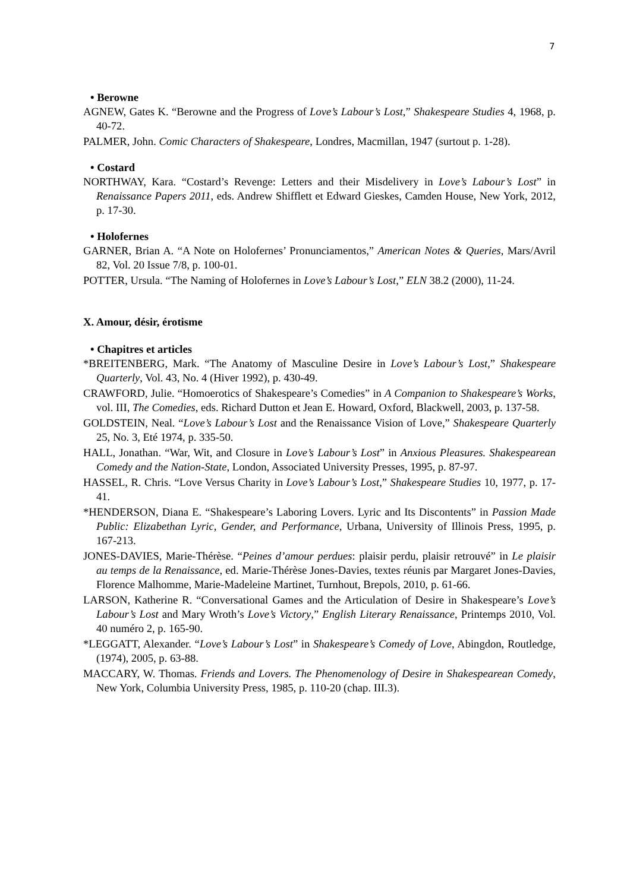7
• Berowne
AGNEW, Gates K. “Berowne and the Progress of Love’s Labour’s Lost,” Shakespeare Studies 4, 1968, p. 40-72.
PALMER, John. Comic Characters of Shakespeare, Londres, Macmillan, 1947 (surtout p. 1-28).
• Costard
NORTHWAY, Kara. “Costard’s Revenge: Letters and their Misdelivery in Love’s Labour’s Lost” in Renaissance Papers 2011, eds. Andrew Shifflett et Edward Gieskes, Camden House, New York, 2012, p. 17-30.
• Holofernes
GARNER, Brian A. “A Note on Holofernes’ Pronunciamentos,” American Notes & Queries, Mars/Avril 82, Vol. 20 Issue 7/8, p. 100-01.
POTTER, Ursula. “The Naming of Holofernes in Love’s Labour’s Lost,” ELN 38.2 (2000), 11-24.
X. Amour, désir, érotisme
• Chapitres et articles
*BREITENBERG, Mark. “The Anatomy of Masculine Desire in Love’s Labour’s Lost,” Shakespeare Quarterly, Vol. 43, No. 4 (Hiver 1992), p. 430-49.
CRAWFORD, Julie. “Homoerotics of Shakespeare’s Comedies” in A Companion to Shakespeare’s Works, vol. III, The Comedies, eds. Richard Dutton et Jean E. Howard, Oxford, Blackwell, 2003, p. 137-58.
GOLDSTEIN, Neal. “Love’s Labour’s Lost and the Renaissance Vision of Love,” Shakespeare Quarterly 25, No. 3, Eté 1974, p. 335-50.
HALL, Jonathan. “War, Wit, and Closure in Love’s Labour’s Lost” in Anxious Pleasures. Shakespearean Comedy and the Nation-State, London, Associated University Presses, 1995, p. 87-97.
HASSEL, R. Chris. “Love Versus Charity in Love’s Labour’s Lost,” Shakespeare Studies 10, 1977, p. 17-41.
*HENDERSON, Diana E. “Shakespeare’s Laboring Lovers. Lyric and Its Discontents” in Passion Made Public: Elizabethan Lyric, Gender, and Performance, Urbana, University of Illinois Press, 1995, p. 167-213.
JONES-DAVIES, Marie-Thérèse. “Peines d’amour perdues: plaisir perdu, plaisir retrouvé” in Le plaisir au temps de la Renaissance, ed. Marie-Thérèse Jones-Davies, textes réunis par Margaret Jones-Davies, Florence Malhomme, Marie-Madeleine Martinet, Turnhout, Brepols, 2010, p. 61-66.
LARSON, Katherine R. “Conversational Games and the Articulation of Desire in Shakespeare’s Love’s Labour’s Lost and Mary Wroth’s Love’s Victory,” English Literary Renaissance, Printemps 2010, Vol. 40 numéro 2, p. 165-90.
*LEGGATT, Alexander. “Love’s Labour’s Lost” in Shakespeare’s Comedy of Love, Abingdon, Routledge, (1974), 2005, p. 63-88.
MACCARY, W. Thomas. Friends and Lovers. The Phenomenology of Desire in Shakespearean Comedy, New York, Columbia University Press, 1985, p. 110-20 (chap. III.3).